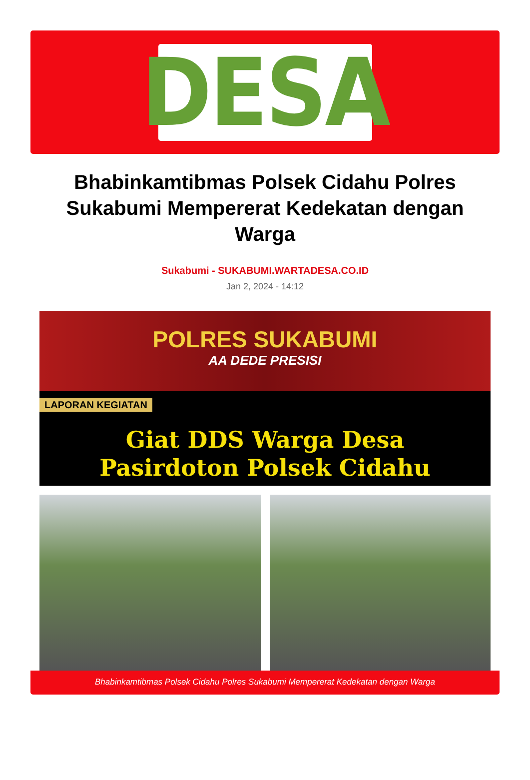DESA
Bhabinkamtibmas Polsek Cidahu Polres Sukabumi Mempererat Kedekatan dengan Warga
Sukabumi - SUKABUMI.WARTADESA.CO.ID
Jan 2, 2024 - 14:12
POLRES SUKABUMI
AA DEDE PRESISI
LAPORAN KEGIATAN
Giat DDS Warga Desa
Pasirdoton Polsek Cidahu
Bhabinkamtibmas Polsek Cidahu Polres Sukabumi Mempererat Kedekatan dengan Warga